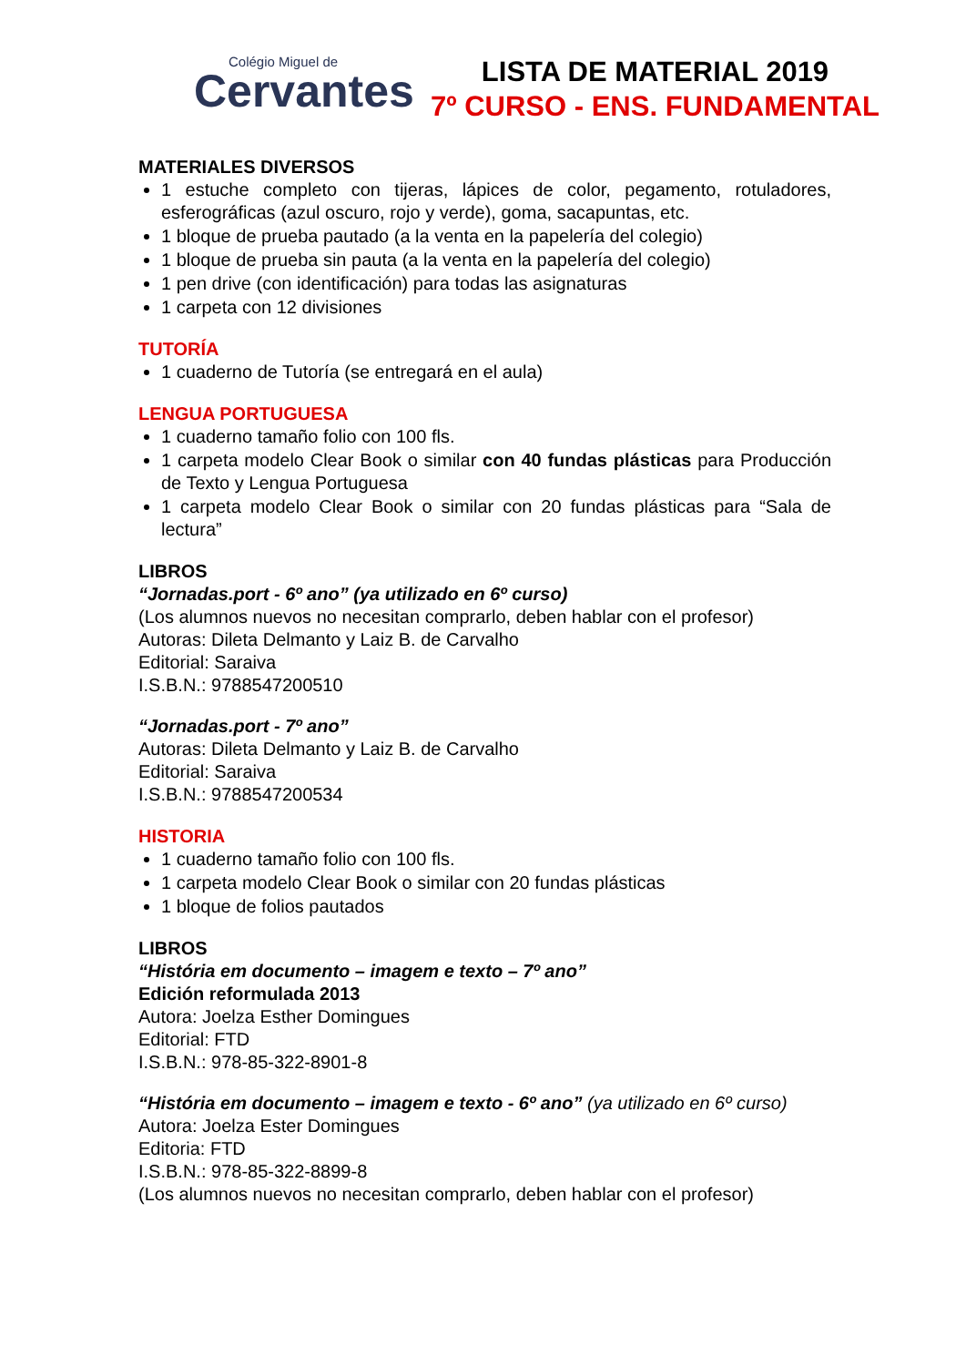Colégio Miguel de
Cervantes
LISTA DE MATERIAL 2019
7º CURSO - ENS. FUNDAMENTAL
MATERIALES DIVERSOS
1 estuche completo con tijeras, lápices de color, pegamento, rotuladores, esferográficas (azul oscuro, rojo y verde), goma, sacapuntas, etc.
1 bloque de prueba pautado (a la venta en la papelería del colegio)
1 bloque de prueba sin pauta (a la venta en la papelería del colegio)
1 pen drive (con identificación) para todas las asignaturas
1 carpeta con 12 divisiones
TUTORÍA
1 cuaderno de Tutoría (se entregará en el aula)
LENGUA PORTUGUESA
1 cuaderno tamaño folio con 100 fls.
1 carpeta modelo Clear Book o similar con 40 fundas plásticas para Producción de Texto y Lengua Portuguesa
1 carpeta modelo Clear Book o similar con 20 fundas plásticas para “Sala de lectura”
LIBROS
“Jornadas.port - 6º ano” (ya utilizado en 6º curso)
(Los alumnos nuevos no necesitan comprarlo, deben hablar con el profesor)
Autoras: Dileta Delmanto y Laiz B. de Carvalho
Editorial: Saraiva
I.S.B.N.: 9788547200510
“Jornadas.port - 7º ano”
Autoras: Dileta Delmanto y Laiz B. de Carvalho
Editorial: Saraiva
I.S.B.N.: 9788547200534
HISTORIA
1 cuaderno tamaño folio con 100 fls.
1 carpeta modelo Clear Book o similar con 20 fundas plásticas
1 bloque de folios pautados
LIBROS
“História em documento – imagem e texto – 7º ano”
Edición reformulada 2013
Autora: Joelza Esther Domingues
Editorial: FTD
I.S.B.N.: 978-85-322-8901-8
“História em documento – imagem e texto - 6º ano” (ya utilizado en 6º curso)
Autora: Joelza Ester Domingues
Editoria: FTD
I.S.B.N.: 978-85-322-8899-8
(Los alumnos nuevos no necesitan comprarlo, deben hablar con el profesor)